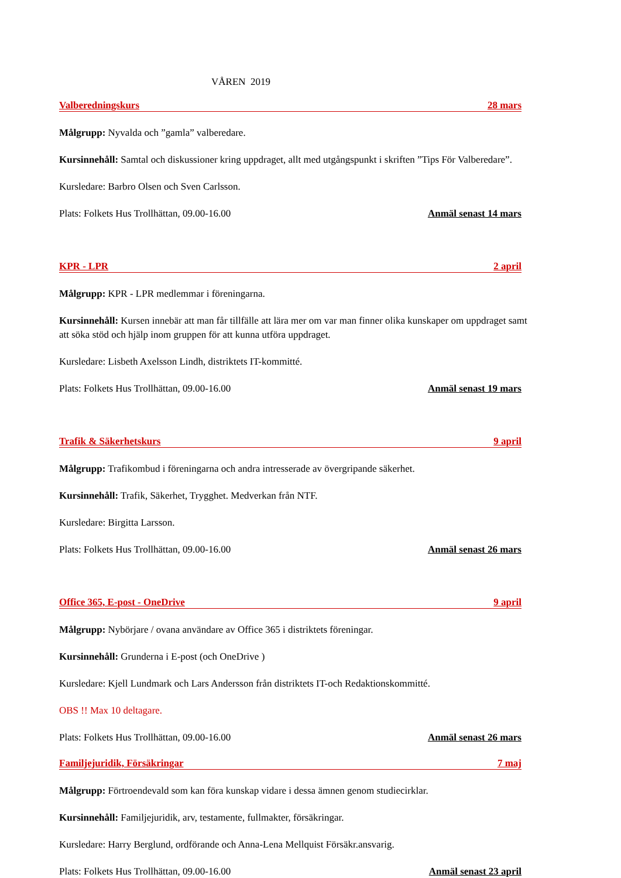VÅREN 2019
Valberedningskurs 28 mars
Målgrupp: Nyvalda och ”gamla” valberedare.
Kursinnehåll: Samtal och diskussioner kring uppdraget, allt med utgångspunkt i skriften ”Tips För Valberedare”.
Kursledare: Barbro Olsen och Sven Carlsson.
Plats: Folkets Hus Trollhättan, 09.00-16.00 Anmäl senast 14 mars
KPR - LPR 2 april
Målgrupp: KPR - LPR medlemmar i föreningarna.
Kursinnehåll: Kursen innebär att man får tillfälle att lära mer om var man finner olika kunskaper om uppdraget samt att söka stöd och hjälp inom gruppen för att kunna utföra uppdraget.
Kursledare: Lisbeth Axelsson Lindh, distriktets IT-kommitté.
Plats: Folkets Hus Trollhättan, 09.00-16.00 Anmäl senast 19 mars
Trafik & Säkerhetskurs 9 april
Målgrupp: Trafikombud i föreningarna och andra intresserade av övergripande säkerhet.
Kursinnehåll: Trafik, Säkerhet, Trygghet. Medverkan från NTF.
Kursledare: Birgitta Larsson.
Plats: Folkets Hus Trollhättan, 09.00-16.00 Anmäl senast 26 mars
Office 365, E-post - OneDrive 9 april
Målgrupp: Nybörjare / ovana användare av Office 365 i distriktets föreningar.
Kursinnehåll: Grunderna i E-post (och OneDrive )
Kursledare: Kjell Lundmark och Lars Andersson från distriktets IT-och Redaktionskommitté.
OBS !! Max 10 deltagare.
Plats: Folkets Hus Trollhättan, 09.00-16.00 Anmäl senast 26 mars
Familjejuridik, Försäkringar 7 maj
Målgrupp: Förtroendevald som kan föra kunskap vidare i dessa ämnen genom studiecirklar.
Kursinnehåll: Familjejuridik, arv, testamente, fullmakter, försäkringar.
Kursledare: Harry Berglund, ordförande och Anna-Lena Mellquist Försäkr.ansvarig.
Plats: Folkets Hus Trollhättan, 09.00-16.00 Anmäl senast 23 april